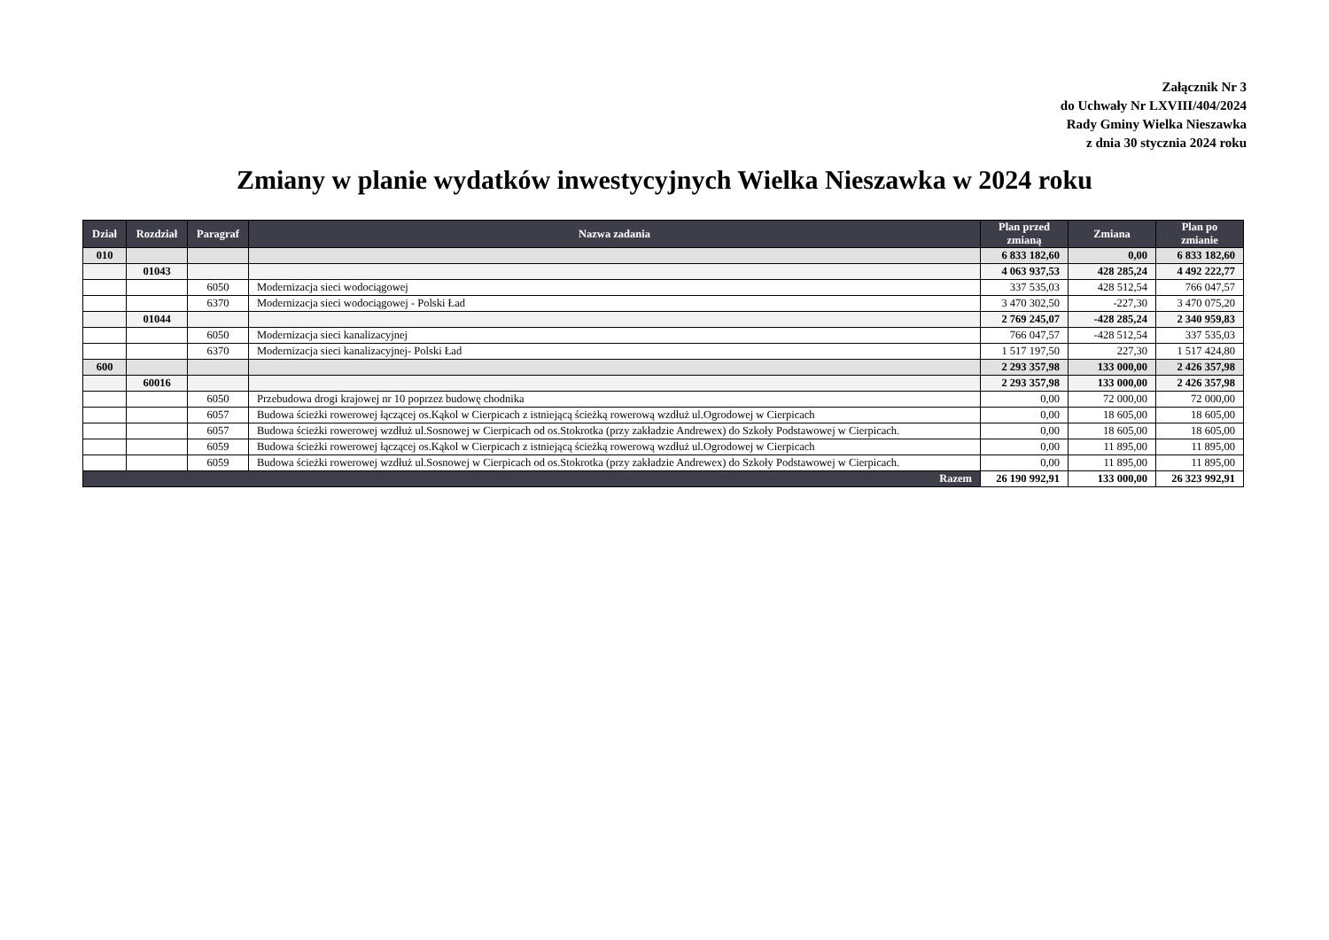Załącznik Nr 3
do Uchwały Nr LXVIII/404/2024
Rady Gminy Wielka Nieszawka
z dnia 30 stycznia 2024 roku
Zmiany w planie wydatków inwestycyjnych Wielka Nieszawka w 2024 roku
| Dział | Rozdział | Paragraf | Nazwa zadania | Plan przed zmianą | Zmiana | Plan po zmianie |
| --- | --- | --- | --- | --- | --- | --- |
| 010 | | | | 6 833 182,60 | 0,00 | 6 833 182,60 |
| | 01043 | | | 4 063 937,53 | 428 285,24 | 4 492 222,77 |
| | | 6050 | Modernizacja sieci wodociągowej | 337 535,03 | 428 512,54 | 766 047,57 |
| | | 6370 | Modernizacja sieci wodociągowej - Polski Ład | 3 470 302,50 | -227,30 | 3 470 075,20 |
| | 01044 | | | 2 769 245,07 | -428 285,24 | 2 340 959,83 |
| | | 6050 | Modernizacja sieci kanalizacyjnej | 766 047,57 | -428 512,54 | 337 535,03 |
| | | 6370 | Modernizacja sieci kanalizacyjnej- Polski Ład | 1 517 197,50 | 227,30 | 1 517 424,80 |
| 600 | | | | 2 293 357,98 | 133 000,00 | 2 426 357,98 |
| | 60016 | | | 2 293 357,98 | 133 000,00 | 2 426 357,98 |
| | | 6050 | Przebudowa drogi krajowej nr 10 poprzez budowę chodnika | 0,00 | 72 000,00 | 72 000,00 |
| | | 6057 | Budowa ścieżki rowerowej łączącej os.Kąkol w Cierpicach z istniejącą ścieżką rowerową wzdłuż ul.Ogrodowej w Cierpicach | 0,00 | 18 605,00 | 18 605,00 |
| | | 6057 | Budowa ścieżki rowerowej wzdłuż ul.Sosnowej w Cierpicach od os.Stokrotka (przy zakładzie Andrewex) do Szkoły Podstawowej w Cierpicach. | 0,00 | 18 605,00 | 18 605,00 |
| | | 6059 | Budowa ścieżki rowerowej łączącej os.Kąkol w Cierpicach z istniejącą ścieżką rowerową wzdłuż ul.Ogrodowej w Cierpicach | 0,00 | 11 895,00 | 11 895,00 |
| | | 6059 | Budowa ścieżki rowerowej wzdłuż ul.Sosnowej w Cierpicach od os.Stokrotka (przy zakładzie Andrewex) do Szkoły Podstawowej w Cierpicach. | 0,00 | 11 895,00 | 11 895,00 |
| Razem | | | | 26 190 992,91 | 133 000,00 | 26 323 992,91 |